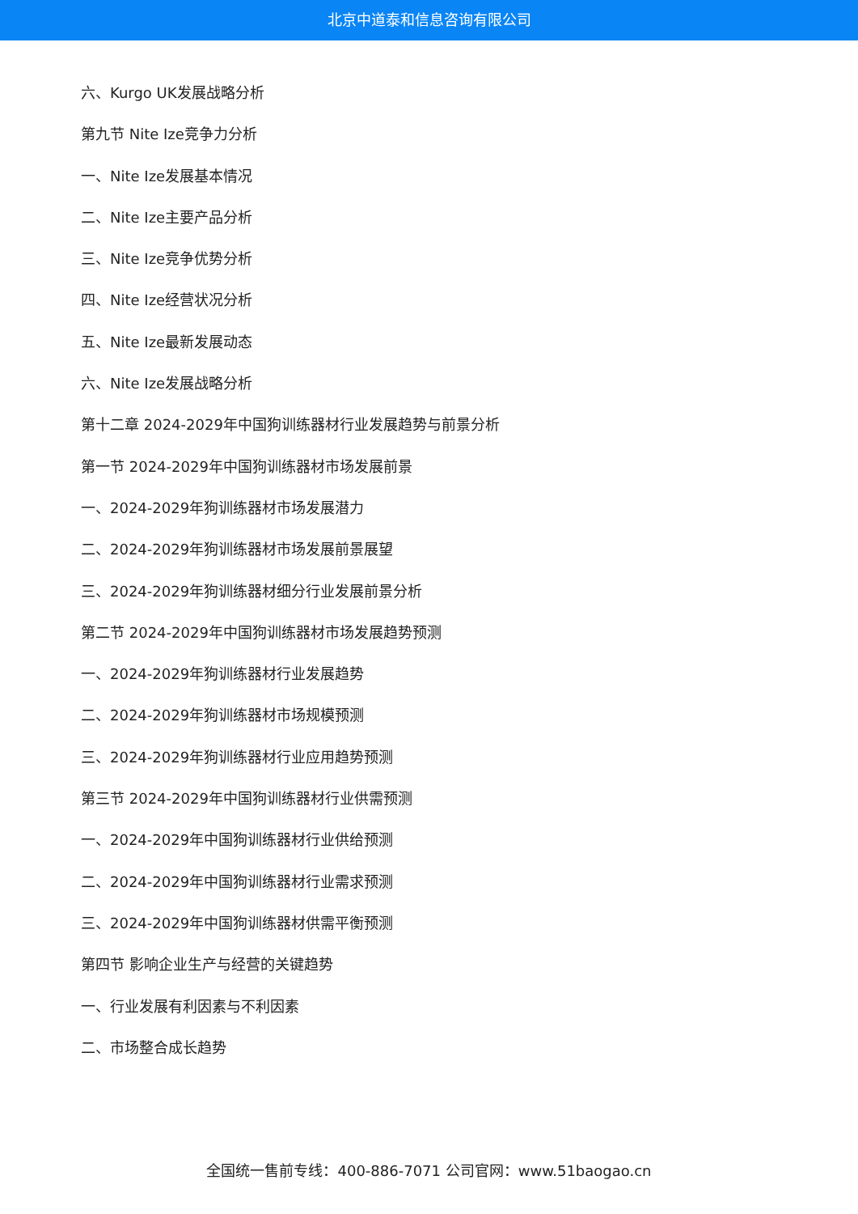北京中道泰和信息咨询有限公司
六、Kurgo UK发展战略分析
第九节 Nite Ize竞争力分析
一、Nite Ize发展基本情况
二、Nite Ize主要产品分析
三、Nite Ize竞争优势分析
四、Nite Ize经营状况分析
五、Nite Ize最新发展动态
六、Nite Ize发展战略分析
第十二章 2024-2029年中国狗训练器材行业发展趋势与前景分析
第一节 2024-2029年中国狗训练器材市场发展前景
一、2024-2029年狗训练器材市场发展潜力
二、2024-2029年狗训练器材市场发展前景展望
三、2024-2029年狗训练器材细分行业发展前景分析
第二节 2024-2029年中国狗训练器材市场发展趋势预测
一、2024-2029年狗训练器材行业发展趋势
二、2024-2029年狗训练器材市场规模预测
三、2024-2029年狗训练器材行业应用趋势预测
第三节 2024-2029年中国狗训练器材行业供需预测
一、2024-2029年中国狗训练器材行业供给预测
二、2024-2029年中国狗训练器材行业需求预测
三、2024-2029年中国狗训练器材供需平衡预测
第四节 影响企业生产与经营的关键趋势
一、行业发展有利因素与不利因素
二、市场整合成长趋势
全国统一售前专线：400-886-7071 公司官网：www.51baogao.cn